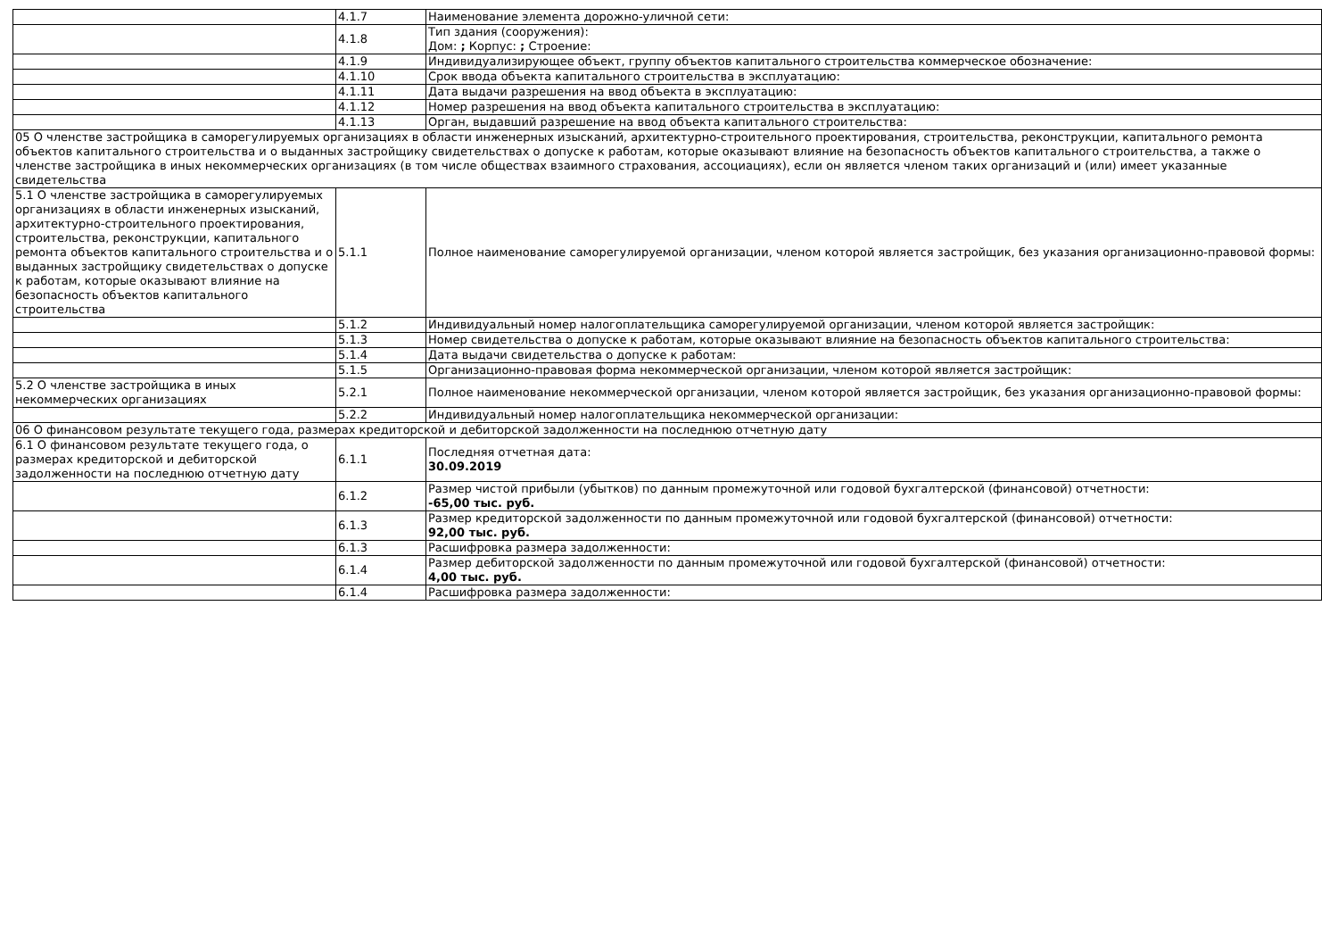| | 4.1.7 | Наименование элемента дорожно-уличной сети: |
| | 4.1.8 | Тип здания (сооружения): Дом: ; Корпус: ; Строение: |
| | 4.1.9 | Индивидуализирующее объект, группу объектов капитального строительства коммерческое обозначение: |
| | 4.1.10 | Срок ввода объекта капитального строительства в эксплуатацию: |
| | 4.1.11 | Дата выдачи разрешения на ввод объекта в эксплуатацию: |
| | 4.1.12 | Номер разрешения на ввод объекта капитального строительства в эксплуатацию: |
| | 4.1.13 | Орган, выдавший разрешение на ввод объекта капитального строительства: |
| 05 О членстве застройщика в саморегулируемых организациях в области инженерных изысканий, архитектурно-строительного проектирования, строительства, реконструкции, капитального ремонта объектов капитального строительства и о выданных застройщику свидетельствах о допуске к работам, которые оказывают влияние на безопасность объектов капитального строительства, а также о членстве застройщика в иных некоммерческих организациях (в том числе обществах взаимного страхования, ассоциациях), если он является членом таких организаций и (или) имеет указанные свидетельства | | |
| 5.1 О членстве застройщика в саморегулируемых организациях в области инженерных изысканий, архитектурно-строительного проектирования, строительства, реконструкции, капитального ремонта объектов капитального строительства и о выданных застройщику свидетельствах о допуске к работам, которые оказывают влияние на безопасность объектов капитального строительства | 5.1.1 | Полное наименование саморегулируемой организации, членом которой является застройщик, без указания организационно-правовой формы: |
| | 5.1.2 | Индивидуальный номер налогоплательщика саморегулируемой организации, членом которой является застройщик: |
| | 5.1.3 | Номер свидетельства о допуске к работам, которые оказывают влияние на безопасность объектов капитального строительства: |
| | 5.1.4 | Дата выдачи свидетельства о допуске к работам: |
| | 5.1.5 | Организационно-правовая форма некоммерческой организации, членом которой является застройщик: |
| 5.2 О членстве застройщика в иных некоммерческих организациях | 5.2.1 | Полное наименование некоммерческой организации, членом которой является застройщик, без указания организационно-правовой формы: |
| | 5.2.2 | Индивидуальный номер налогоплательщика некоммерческой организации: |
| 06 О финансовом результате текущего года, размерах кредиторской и дебиторской задолженности на последнюю отчетную дату | | |
| 6.1 О финансовом результате текущего года, о размерах кредиторской и дебиторской задолженности на последнюю отчетную дату | 6.1.1 | Последняя отчетная дата: 30.09.2019 |
| | 6.1.2 | Размер чистой прибыли (убытков) по данным промежуточной или годовой бухгалтерской (финансовой) отчетности: -65,00 тыс. руб. |
| | 6.1.3 | Размер кредиторской задолженности по данным промежуточной или годовой бухгалтерской (финансовой) отчетности: 92,00 тыс. руб. |
| | 6.1.3 | Расшифровка размера задолженности: |
| | 6.1.4 | Размер дебиторской задолженности по данным промежуточной или годовой бухгалтерской (финансовой) отчетности: 4,00 тыс. руб. |
| | 6.1.4 | Расшифровка размера задолженности: |